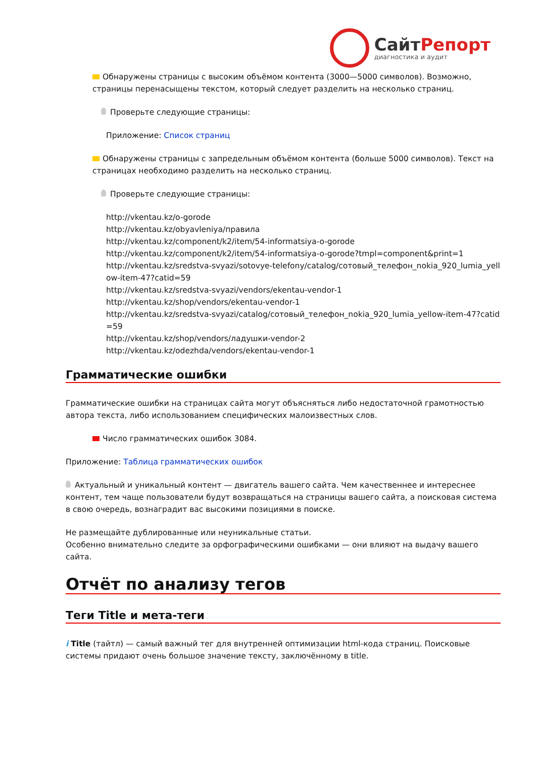СайтРепорт
диагностика и аудит
Обнаружены страницы с высоким объёмом контента (3000—5000 символов). Возможно, страницы перенасыщены текстом, который следует разделить на несколько страниц.
Проверьте следующие страницы:
Приложение: Список страниц
Обнаружены страницы с запредельным объёмом контента (больше 5000 символов). Текст на страницах необходимо разделить на несколько страниц.
Проверьте следующие страницы:
http://vkentau.kz/o-gorode
http://vkentau.kz/obyavleniya/правила
http://vkentau.kz/component/k2/item/54-informatsiya-o-gorode
http://vkentau.kz/component/k2/item/54-informatsiya-o-gorode?tmpl=component&print=1
http://vkentau.kz/sredstva-svyazi/sotovye-telefony/catalog/сотовый_телефон_nokia_920_lumia_yellow-item-47?catid=59
http://vkentau.kz/sredstva-svyazi/vendors/ekentau-vendor-1
http://vkentau.kz/shop/vendors/ekentau-vendor-1
http://vkentau.kz/sredstva-svyazi/catalog/сотовый_телефон_nokia_920_lumia_yellow-item-47?catid=59
http://vkentau.kz/shop/vendors/ладушки-vendor-2
http://vkentau.kz/odezhda/vendors/ekentau-vendor-1
Грамматические ошибки
Грамматические ошибки на страницах сайта могут объясняться либо недостаточной грамотностью автора текста, либо использованием специфических малоизвестных слов.
Число грамматических ошибок 3084.
Приложение: Таблица грамматических ошибок
Актуальный и уникальный контент — двигатель вашего сайта. Чем качественнее и интереснее контент, тем чаще пользователи будут возвращаться на страницы вашего сайта, а поисковая система в свою очередь, вознаградит вас высокими позициями в поиске.
Не размещайте дублированные или неуникальные статьи.
Особенно внимательно следите за орфографическими ошибками — они влияют на выдачу вашего сайта.
Отчёт по анализу тегов
Теги Title и мета-теги
i Title (тайтл) — самый важный тег для внутренней оптимизации html-кода страниц. Поисковые системы придают очень большое значение тексту, заключённому в title.